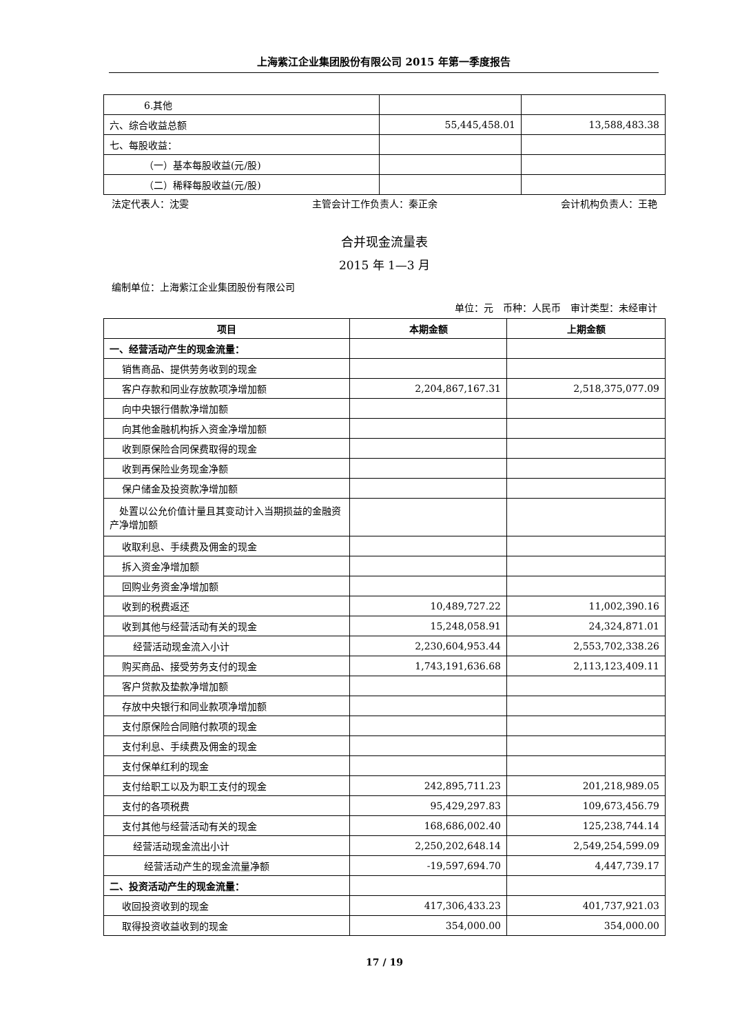上海紫江企业集团股份有限公司 2015 年第一季度报告
| 6.其他 | | |
| 六、综合收益总额 | 55,445,458.01 | 13,588,483.38 |
| 七、每股收益： | | |
| （一）基本每股收益(元/股) | | |
| （二）稀释每股收益(元/股) | | |
法定代表人：沈雯 主管会计工作负责人：秦正余 会计机构负责人：王艳
合并现金流量表
2015 年 1—3 月
编制单位：上海紫江企业集团股份有限公司
单位：元　币种：人民币　审计类型：未经审计
| 项目 | 本期金额 | 上期金额 |
| --- | --- | --- |
| 一、经营活动产生的现金流量： | | |
| 销售商品、提供劳务收到的现金 | | |
| 客户存款和同业存放款项净增加额 | 2,204,867,167.31 | 2,518,375,077.09 |
| 向中央银行借款净增加额 | | |
| 向其他金融机构拆入资金净增加额 | | |
| 收到原保险合同保费取得的现金 | | |
| 收到再保险业务现金净额 | | |
| 保户储金及投资款净增加额 | | |
| 处置以公允价值计量且其变动计入当期损益的金融资产净增加额 | | |
| 收取利息、手续费及佣金的现金 | | |
| 拆入资金净增加额 | | |
| 回购业务资金净增加额 | | |
| 收到的税费返还 | 10,489,727.22 | 11,002,390.16 |
| 收到其他与经营活动有关的现金 | 15,248,058.91 | 24,324,871.01 |
| 经营活动现金流入小计 | 2,230,604,953.44 | 2,553,702,338.26 |
| 购买商品、接受劳务支付的现金 | 1,743,191,636.68 | 2,113,123,409.11 |
| 客户贷款及垫款净增加额 | | |
| 存放中央银行和同业款项净增加额 | | |
| 支付原保险合同赔付款项的现金 | | |
| 支付利息、手续费及佣金的现金 | | |
| 支付保单红利的现金 | | |
| 支付给职工以及为职工支付的现金 | 242,895,711.23 | 201,218,989.05 |
| 支付的各项税费 | 95,429,297.83 | 109,673,456.79 |
| 支付其他与经营活动有关的现金 | 168,686,002.40 | 125,238,744.14 |
| 经营活动现金流出小计 | 2,250,202,648.14 | 2,549,254,599.09 |
| 经营活动产生的现金流量净额 | -19,597,694.70 | 4,447,739.17 |
| 二、投资活动产生的现金流量： | | |
| 收回投资收到的现金 | 417,306,433.23 | 401,737,921.03 |
| 取得投资收益收到的现金 | 354,000.00 | 354,000.00 |
17 / 19